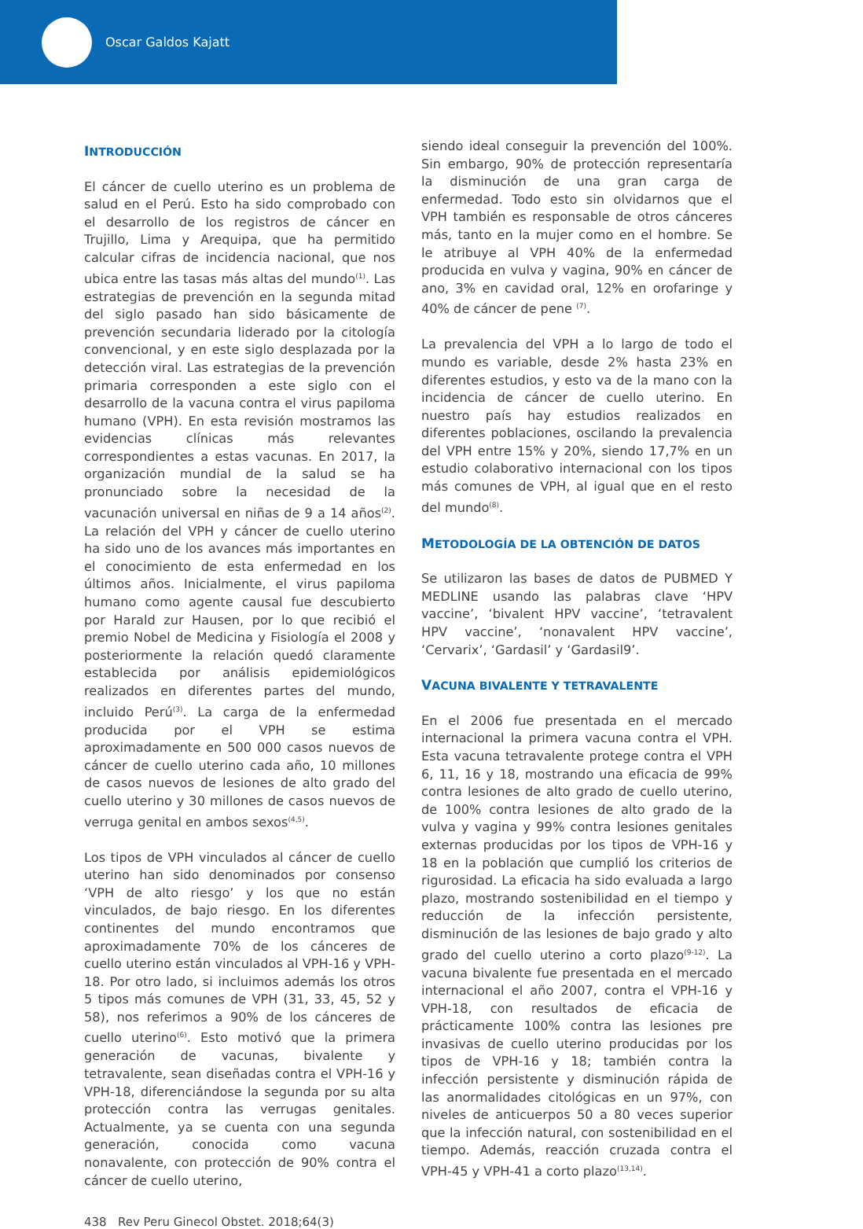Oscar Galdos Kajatt
INTRODUCCIÓN
El cáncer de cuello uterino es un problema de salud en el Perú. Esto ha sido comprobado con el desarrollo de los registros de cáncer en Trujillo, Lima y Arequipa, que ha permitido calcular cifras de incidencia nacional, que nos ubica entre las tasas más altas del mundo<sup>(1)</sup>. Las estrategias de prevención en la segunda mitad del siglo pasado han sido básicamente de prevención secundaria liderado por la citología convencional, y en este siglo desplazada por la detección viral. Las estrategias de la prevención primaria corresponden a este siglo con el desarrollo de la vacuna contra el virus papiloma humano (VPH). En esta revisión mostramos las evidencias clínicas más relevantes correspondientes a estas vacunas. En 2017, la organización mundial de la salud se ha pronunciado sobre la necesidad de la vacunación universal en niñas de 9 a 14 años<sup>(2)</sup>. La relación del VPH y cáncer de cuello uterino ha sido uno de los avances más importantes en el conocimiento de esta enfermedad en los últimos años. Inicialmente, el virus papiloma humano como agente causal fue descubierto por Harald zur Hausen, por lo que recibió el premio Nobel de Medicina y Fisiología el 2008 y posteriormente la relación quedó claramente establecida por análisis epidemiológicos realizados en diferentes partes del mundo, incluido Perú<sup>(3)</sup>. La carga de la enfermedad producida por el VPH se estima aproximadamente en 500 000 casos nuevos de cáncer de cuello uterino cada año, 10 millones de casos nuevos de lesiones de alto grado del cuello uterino y 30 millones de casos nuevos de verruga genital en ambos sexos<sup>(4,5)</sup>.
Los tipos de VPH vinculados al cáncer de cuello uterino han sido denominados por consenso ‘VPH de alto riesgo’ y los que no están vinculados, de bajo riesgo. En los diferentes continentes del mundo encontramos que aproximadamente 70% de los cánceres de cuello uterino están vinculados al VPH-16 y VPH-18. Por otro lado, si incluimos además los otros 5 tipos más comunes de VPH (31, 33, 45, 52 y 58), nos referimos a 90% de los cánceres de cuello uterino<sup>(6)</sup>. Esto motivó que la primera generación de vacunas, bivalente y tetravalente, sean diseñadas contra el VPH-16 y VPH-18, diferenciándose la segunda por su alta protección contra las verrugas genitales. Actualmente, ya se cuenta con una segunda generación, conocida como vacuna nonavalente, con protección de 90% contra el cáncer de cuello uterino,
siendo ideal conseguir la prevención del 100%. Sin embargo, 90% de protección representaría la disminución de una gran carga de enfermedad. Todo esto sin olvidarnos que el VPH también es responsable de otros cánceres más, tanto en la mujer como en el hombre. Se le atribuye al VPH 40% de la enfermedad producida en vulva y vagina, 90% en cáncer de ano, 3% en cavidad oral, 12% en orofaringe y 40% de cáncer de pene <sup>(7)</sup>.
La prevalencia del VPH a lo largo de todo el mundo es variable, desde 2% hasta 23% en diferentes estudios, y esto va de la mano con la incidencia de cáncer de cuello uterino. En nuestro país hay estudios realizados en diferentes poblaciones, oscilando la prevalencia del VPH entre 15% y 20%, siendo 17,7% en un estudio colaborativo internacional con los tipos más comunes de VPH, al igual que en el resto del mundo<sup>(8)</sup>.
METODOLOGÍA DE LA OBTENCIÓN DE DATOS
Se utilizaron las bases de datos de PUBMED Y MEDLINE usando las palabras clave ‘HPV vaccine’, ‘bivalent HPV vaccine’, ‘tetravalent HPV vaccine’, ‘nonavalent HPV vaccine’, ‘Cervarix’, ‘Gardasil’ y ‘Gardasil9’.
VACUNA BIVALENTE Y TETRAVALENTE
En el 2006 fue presentada en el mercado internacional la primera vacuna contra el VPH. Esta vacuna tetravalente protege contra el VPH 6, 11, 16 y 18, mostrando una eficacia de 99% contra lesiones de alto grado de cuello uterino, de 100% contra lesiones de alto grado de la vulva y vagina y 99% contra lesiones genitales externas producidas por los tipos de VPH-16 y 18 en la población que cumplió los criterios de rigurosidad. La eficacia ha sido evaluada a largo plazo, mostrando sostenibilidad en el tiempo y reducción de la infección persistente, disminución de las lesiones de bajo grado y alto grado del cuello uterino a corto plazo<sup>(9-12)</sup>. La vacuna bivalente fue presentada en el mercado internacional el año 2007, contra el VPH-16 y VPH-18, con resultados de eficacia de prácticamente 100% contra las lesiones pre invasivas de cuello uterino producidas por los tipos de VPH-16 y 18; también contra la infección persistente y disminución rápida de las anormalidades citológicas en un 97%, con niveles de anticuerpos 50 a 80 veces superior que la infección natural, con sostenibilidad en el tiempo. Además, reacción cruzada contra el VPH-45 y VPH-41 a corto plazo<sup>(13,14)</sup>.
438 Rev Peru Ginecol Obstet. 2018;64(3)